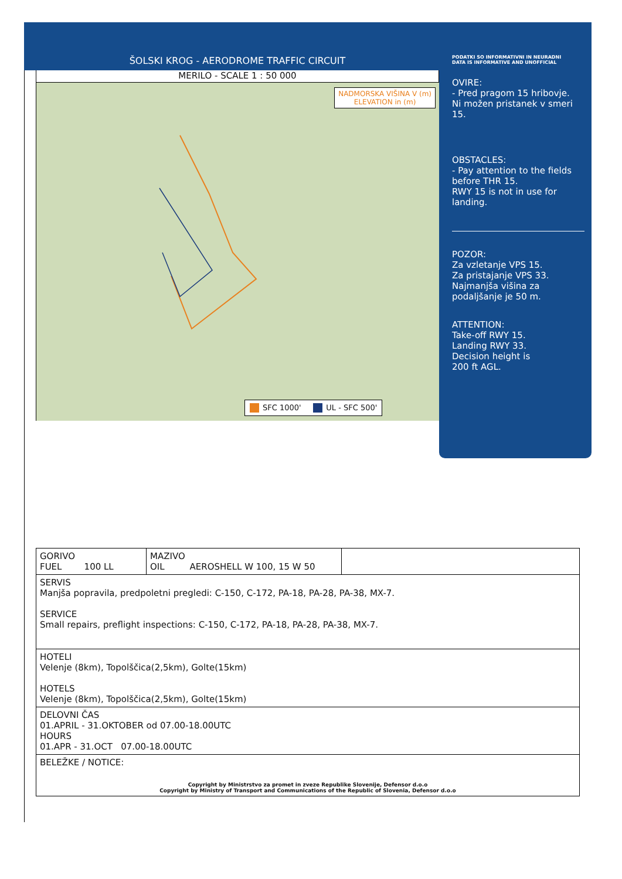ŠOLSKI KROG - AERODROME TRAFFIC CIRCUIT
PODATKI SO INFORMATIVNI IN NEURADNI
DATA IS INFORMATIVE AND UNOFFICIAL
MERILO - SCALE 1 : 50 000
NADMORSKA VIŠINA V (m)
ELEVATION in (m)
SFC 1000' UL - SFC 500'
OVIRE:
- Pred pragom 15 hribovje.
Ni možen pristanek v smeri 15.
OBSTACLES:
- Pay attention to the fields before THR 15.
RWY 15 is not in use for landing.
POZOR:
Za vzletanje VPS 15.
Za pristajanje VPS 33.
Najmanjša višina za podaljšanje je 50 m.
ATTENTION:
Take-off RWY 15.
Landing RWY 33.
Decision height is
200 ft AGL.
| GORIVO FUEL 100 LL | MAZIVO OIL AEROSHELL W 100, 15 W 50 | |
| SERVIS Manjša popravila, predpoletni pregledi: C-150, C-172, PA-18, PA-28, PA-38, MX-7. SERVICE Small repairs, preflight inspections: C-150, C-172, PA-18, PA-28, PA-38, MX-7. | | |
| HOTELI Velenje (8km), Topolščica(2,5km), Golte(15km) HOTELS Velenje (8km), Topolščica(2,5km), Golte(15km) | | |
| DELOVNI ČAS 01.APRIL - 31.OKTOBER od 07.00-18.00UTC HOURS 01.APR - 31.OCT 07.00-18.00UTC | | |
| BELEŽKE / NOTICE: Copyright by Ministrstvo za promet in zveze Republike Slovenije, Defensor d.o.o Copyright by Ministry of Transport and Communications of the Republic of Slovenia, Defensor d.o.o | | |